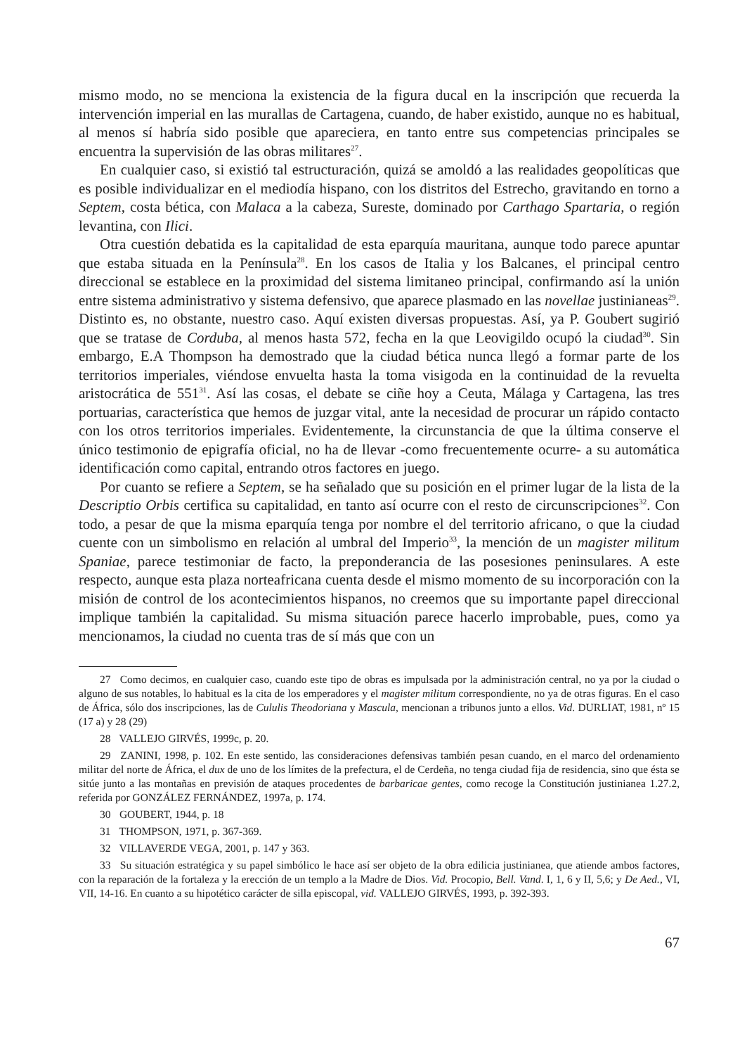mismo modo, no se menciona la existencia de la figura ducal en la inscripción que recuerda la intervención imperial en las murallas de Cartagena, cuando, de haber existido, aunque no es habitual, al menos sí habría sido posible que apareciera, en tanto entre sus competencias principales se encuentra la supervisión de las obras militares<sup>27</sup>.
En cualquier caso, si existió tal estructuración, quizá se amoldó a las realidades geopolíticas que es posible individualizar en el mediodía hispano, con los distritos del Estrecho, gravitando en torno a Septem, costa bética, con Malaca a la cabeza, Sureste, dominado por Carthago Spartaria, o región levantina, con Ilici.
Otra cuestión debatida es la capitalidad de esta eparquía mauritana, aunque todo parece apuntar que estaba situada en la Península<sup>28</sup>. En los casos de Italia y los Balcanes, el principal centro direccional se establece en la proximidad del sistema limitaneo principal, confirmando así la unión entre sistema administrativo y sistema defensivo, que aparece plasmado en las novellae justinianeas<sup>29</sup>. Distinto es, no obstante, nuestro caso. Aquí existen diversas propuestas. Así, ya P. Goubert sugirió que se tratase de Corduba, al menos hasta 572, fecha en la que Leovigildo ocupó la ciudad<sup>30</sup>. Sin embargo, E.A Thompson ha demostrado que la ciudad bética nunca llegó a formar parte de los territorios imperiales, viéndose envuelta hasta la toma visigoda en la continuidad de la revuelta aristocrática de 551<sup>31</sup>. Así las cosas, el debate se ciñe hoy a Ceuta, Málaga y Cartagena, las tres portuarias, característica que hemos de juzgar vital, ante la necesidad de procurar un rápido contacto con los otros territorios imperiales. Evidentemente, la circunstancia de que la última conserve el único testimonio de epigrafía oficial, no ha de llevar -como frecuentemente ocurre- a su automática identificación como capital, entrando otros factores en juego.
Por cuanto se refiere a Septem, se ha señalado que su posición en el primer lugar de la lista de la Descriptio Orbis certifica su capitalidad, en tanto así ocurre con el resto de circunscripciones<sup>32</sup>. Con todo, a pesar de que la misma eparquía tenga por nombre el del territorio africano, o que la ciudad cuente con un simbolismo en relación al umbral del Imperio<sup>33</sup>, la mención de un magister militum Spaniae, parece testimoniar de facto, la preponderancia de las posesiones peninsulares. A este respecto, aunque esta plaza norteafricana cuenta desde el mismo momento de su incorporación con la misión de control de los acontecimientos hispanos, no creemos que su importante papel direccional implique también la capitalidad. Su misma situación parece hacerlo improbable, pues, como ya mencionamos, la ciudad no cuenta tras de sí más que con un
27 Como decimos, en cualquier caso, cuando este tipo de obras es impulsada por la administración central, no ya por la ciudad o alguno de sus notables, lo habitual es la cita de los emperadores y el magister militum correspondiente, no ya de otras figuras. En el caso de África, sólo dos inscripciones, las de Cululis Theodoriana y Mascula, mencionan a tribunos junto a ellos. Vid. DURLIAT, 1981, nº 15 (17 a) y 28 (29)
28 VALLEJO GIRVÉS, 1999c, p. 20.
29 ZANINI, 1998, p. 102. En este sentido, las consideraciones defensivas también pesan cuando, en el marco del ordenamiento militar del norte de África, el dux de uno de los límites de la prefectura, el de Cerdeña, no tenga ciudad fija de residencia, sino que ésta se sitúe junto a las montañas en previsión de ataques procedentes de barbaricae gentes, como recoge la Constitución justinianea 1.27.2, referida por GONZÁLEZ FERNÁNDEZ, 1997a, p. 174.
30 GOUBERT, 1944, p. 18
31 THOMPSON, 1971, p. 367-369.
32 VILLAVERDE VEGA, 2001, p. 147 y 363.
33 Su situación estratégica y su papel simbólico le hace así ser objeto de la obra edilicia justinianea, que atiende ambos factores, con la reparación de la fortaleza y la erección de un templo a la Madre de Dios. Vid. Procopio, Bell. Vand. I, 1, 6 y II, 5,6; y De Aed., VI, VII, 14-16. En cuanto a su hipotético carácter de silla episcopal, vid. VALLEJO GIRVÉS, 1993, p. 392-393.
67